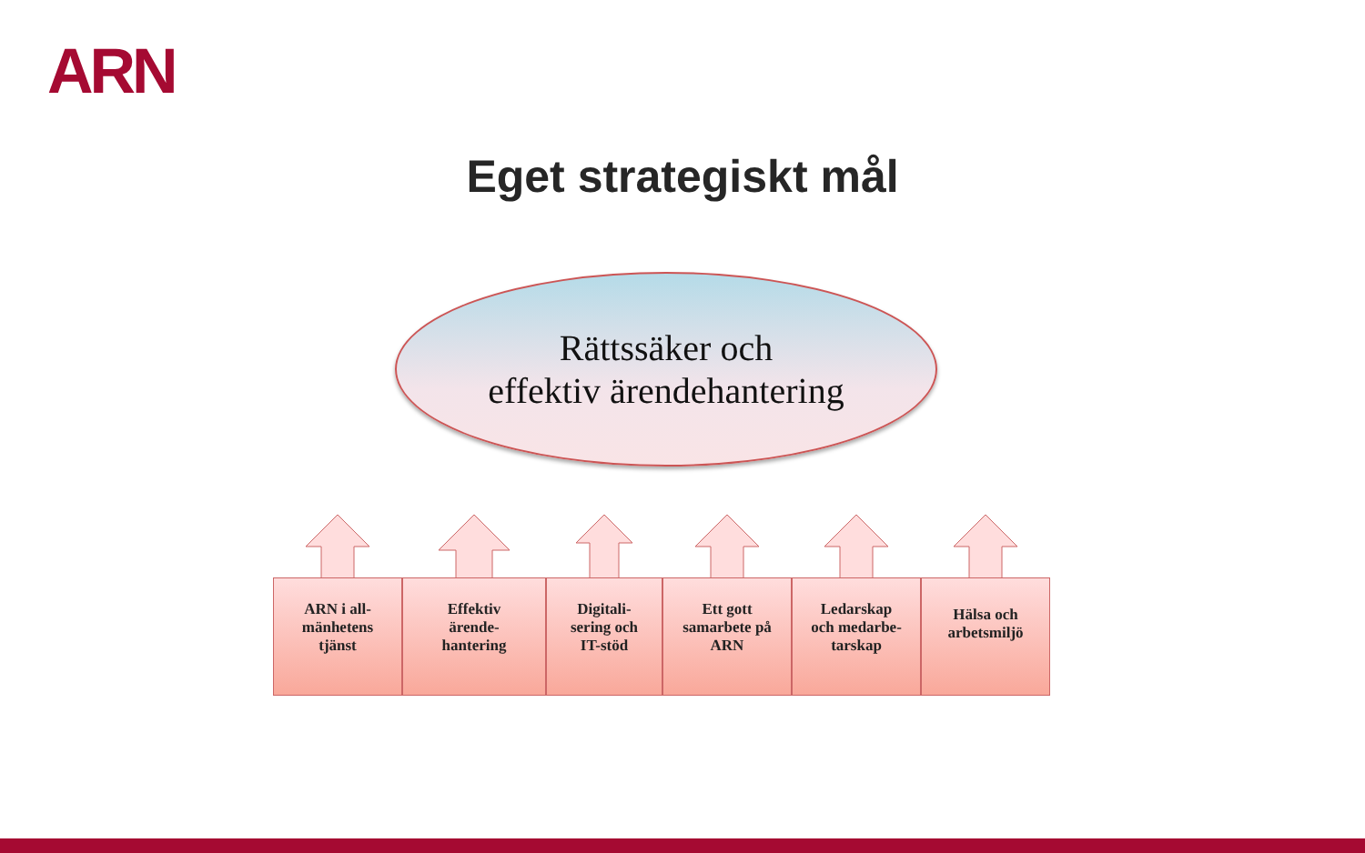ARN
Eget strategiskt mål
Rättssäker och
effektiv ärendehantering
ARN i all-
mänhetens
tjänst
Effektiv
ärende-
hantering
Digitali-
sering och
IT-stöd
Ett gott
samarbete på
ARN
Ledarskap
och medarbe-
tarskap
Hälsa och
arbetsmiljö